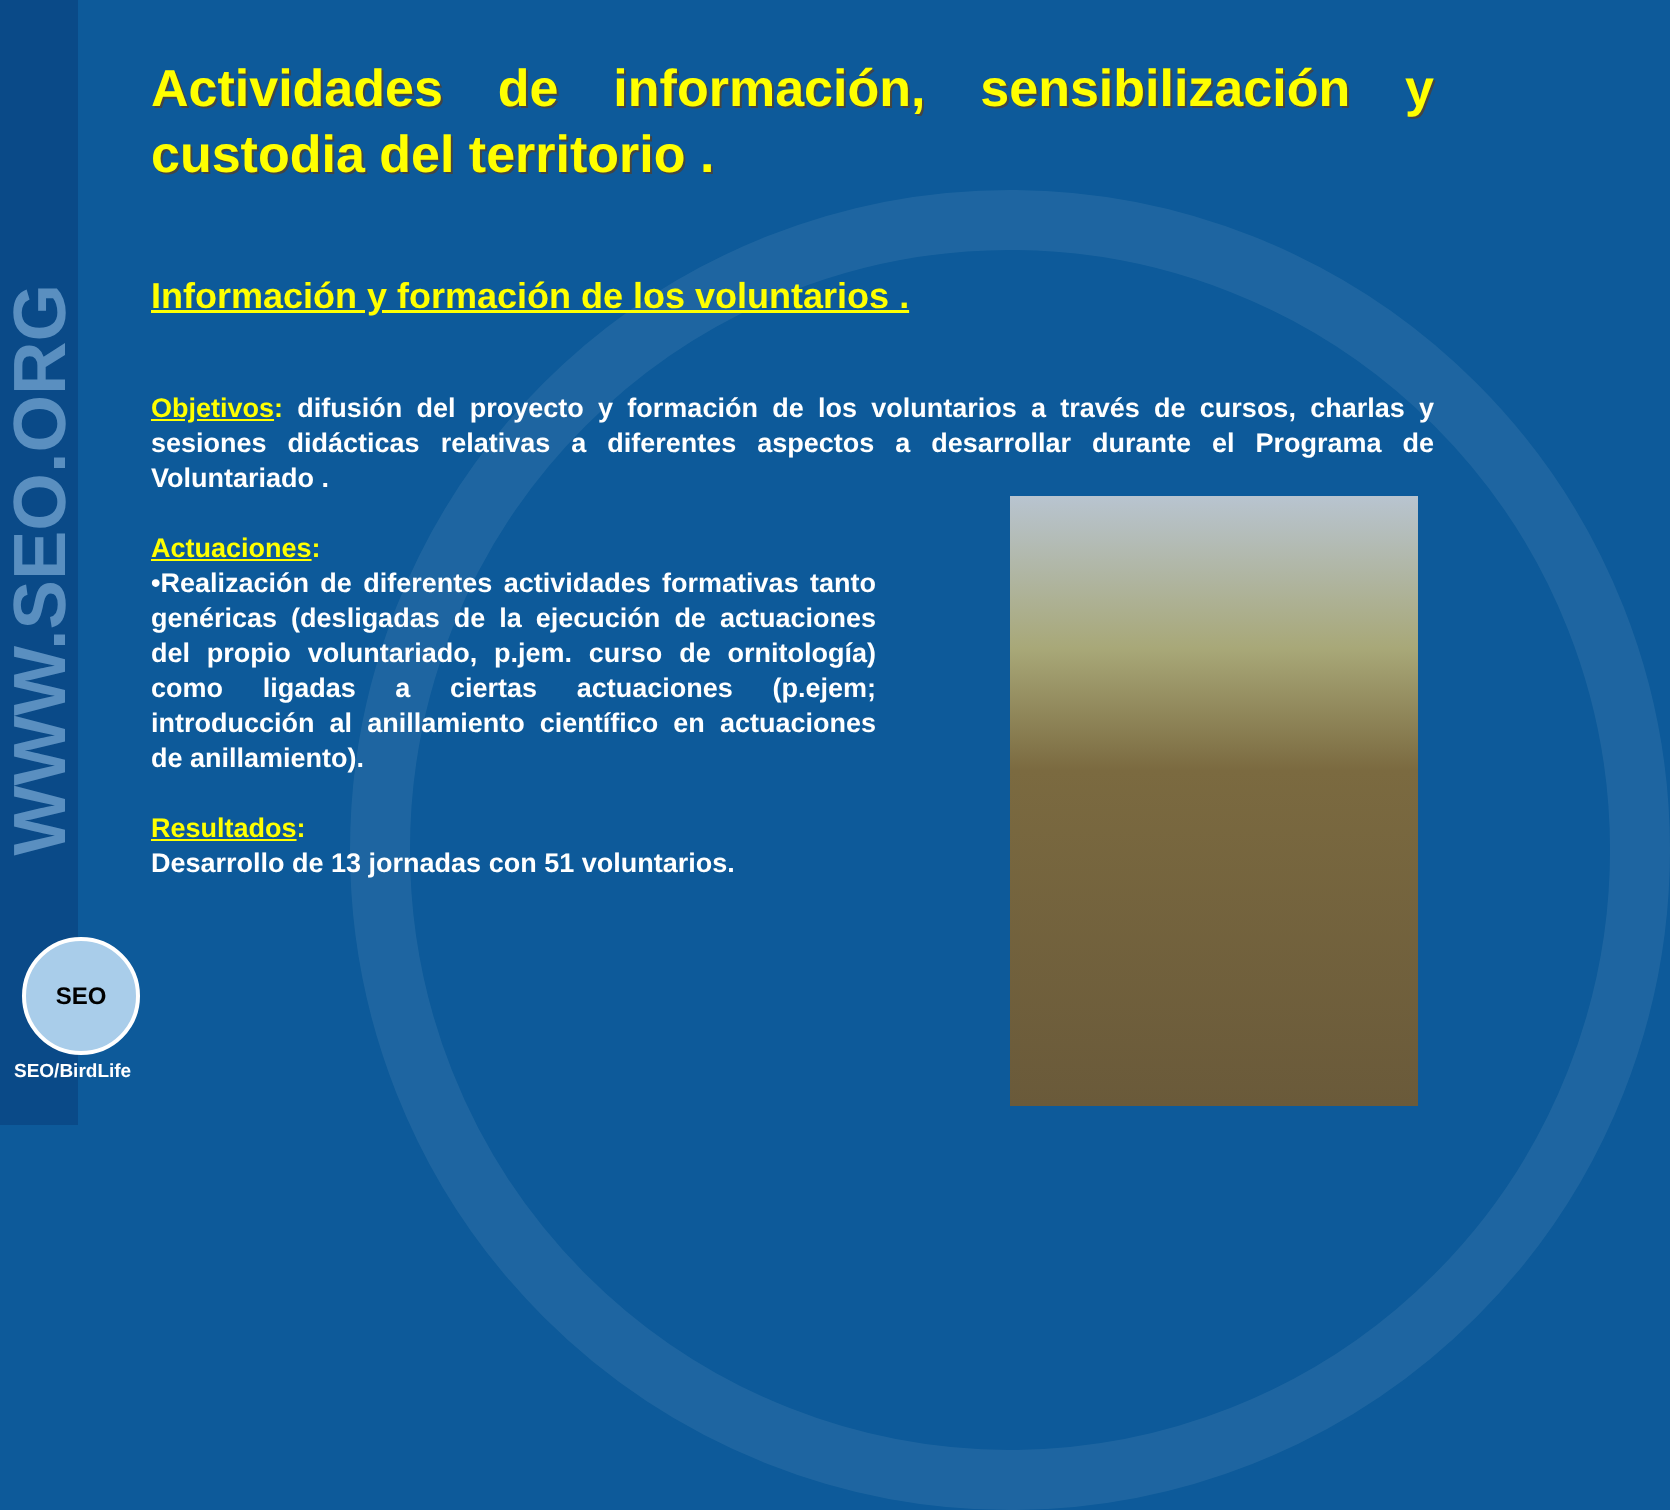WWW.SEO.ORG
SEO
SEO/BirdLife
Actividades de información, sensibilización y custodia del territorio .
Información y formación de los voluntarios .
Objetivos: difusión del proyecto y formación de los voluntarios a través de cursos, charlas y sesiones didácticas relativas a diferentes aspectos a desarrollar durante el Programa de Voluntariado .
Actuaciones:
•Realización de diferentes actividades formativas tanto genéricas (desligadas de la ejecución de actuaciones del propio voluntariado, p.jem. curso de ornitología) como ligadas a ciertas actuaciones (p.ejem; introducción al anillamiento científico en actuaciones de anillamiento).
Resultados:
Desarrollo de 13 jornadas con 51 voluntarios.